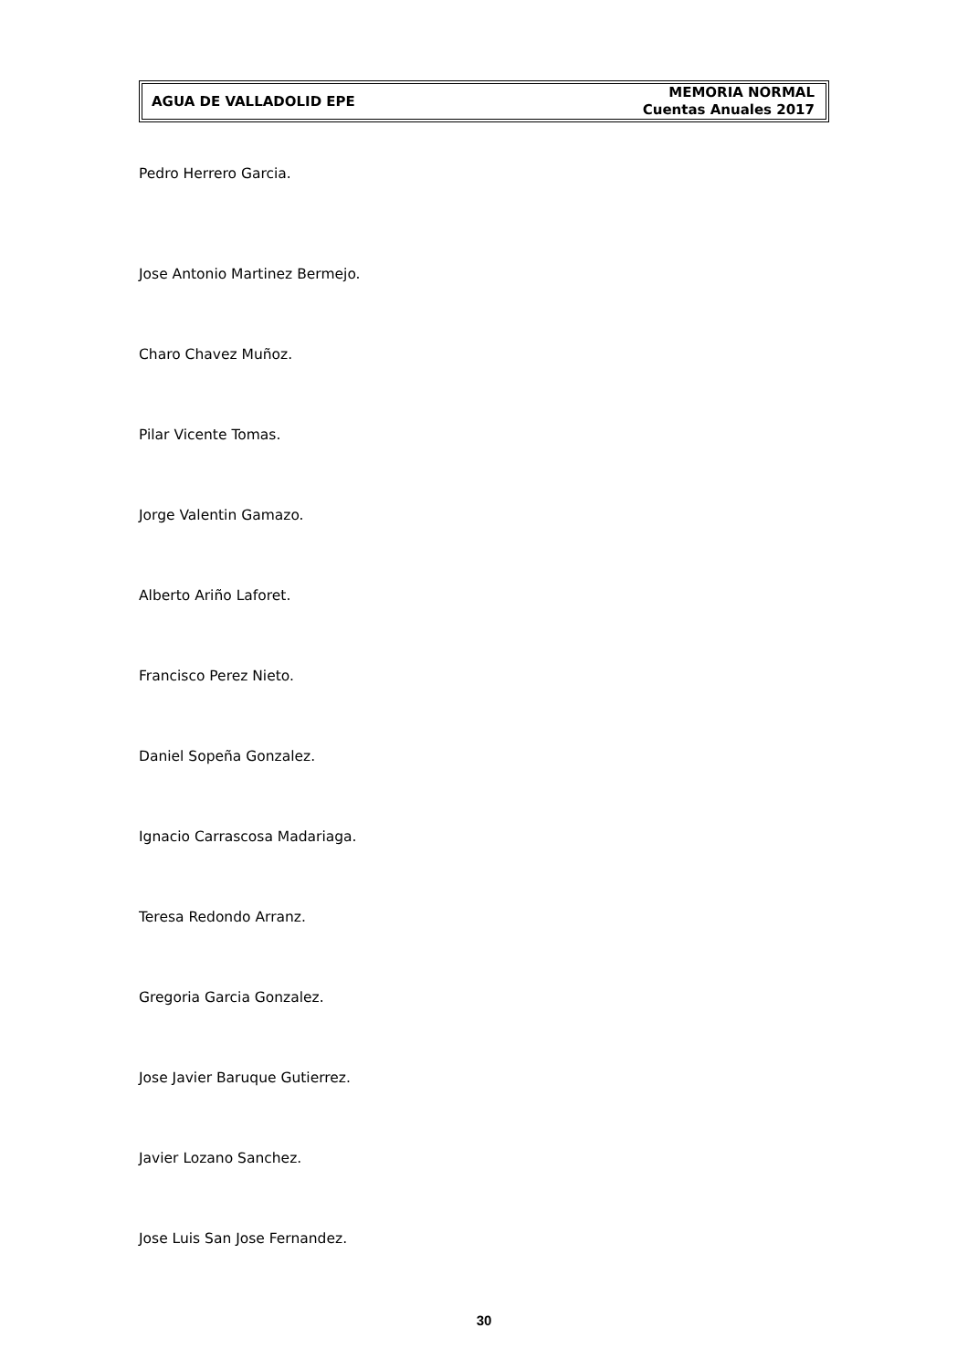AGUA DE VALLADOLID EPE
MEMORIA NORMAL
Cuentas Anuales 2017
Pedro Herrero Garcia.
Jose Antonio Martinez Bermejo.
Charo Chavez Muñoz.
Pilar Vicente Tomas.
Jorge Valentin Gamazo.
Alberto Ariño Laforet.
Francisco Perez Nieto.
Daniel Sopeña Gonzalez.
Ignacio Carrascosa Madariaga.
Teresa Redondo Arranz.
Gregoria Garcia Gonzalez.
Jose Javier Baruque Gutierrez.
Javier Lozano Sanchez.
Jose Luis San Jose Fernandez.
30